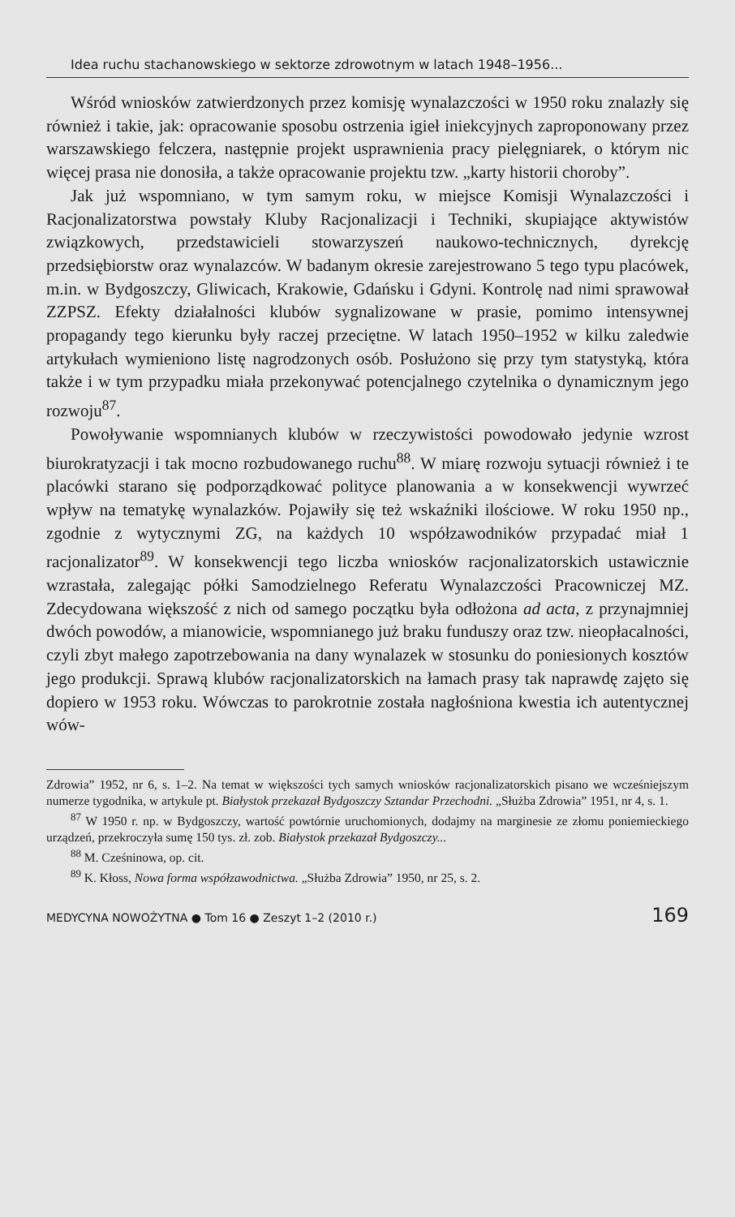Idea ruchu stachanowskiego w sektorze zdrowotnym w latach 1948–1956...
Wśród wniosków zatwierdzonych przez komisję wynalazczości w 1950 roku znalazły się również i takie, jak: opracowanie sposobu ostrzenia igieł iniekcyjnych zaproponowany przez warszawskiego felczera, następnie projekt usprawnienia pracy pielęgniarek, o którym nic więcej prasa nie donosiła, a także opracowanie projektu tzw. „karty historii choroby”.
Jak już wspomniano, w tym samym roku, w miejsce Komisji Wynalazczości i Racjonalizatorstwa powstały Kluby Racjonalizacji i Techniki, skupiające aktywistów związkowych, przedstawicieli stowarzyszeń naukowo-technicznych, dyrekcję przedsiębiorstw oraz wynalazców. W badanym okresie zarejestrowano 5 tego typu placówek, m.in. w Bydgoszczy, Gliwicach, Krakowie, Gdańsku i Gdyni. Kontrolę nad nimi sprawował ZZPSZ. Efekty działalności klubów sygnalizowane w prasie, pomimo intensywnej propagandy tego kierunku były raczej przeciętne. W latach 1950–1952 w kilku zaledwie artykułach wymieniono listę nagrodzonych osób. Posłużono się przy tym statystyką, która także i w tym przypadku miała przekonywać potencjalnego czytelnika o dynamicznym jego rozwoju<sup>87</sup>.
Powoływanie wspomnianych klubów w rzeczywistości powodowało jedynie wzrost biurokratyzacji i tak mocno rozbudowanego ruchu<sup>88</sup>. W miarę rozwoju sytuacji również i te placówki starano się podporządkować polityce planowania a w konsekwencji wywrzeć wpływ na tematykę wynalazków. Pojawiły się też wskaźniki ilościowe. W roku 1950 np., zgodnie z wytycznymi ZG, na każdych 10 współzawodników przypadać miał 1 racjonalizator<sup>89</sup>. W konsekwencji tego liczba wniosków racjonalizatorskich ustawicznie wzrastała, zalegając półki Samodzielnego Referatu Wynalazczości Pracowniczej MZ. Zdecydowana większość z nich od samego początku była odłożona ad acta, z przynajmniej dwóch powodów, a mianowicie, wspomnianego już braku funduszy oraz tzw. nieopłacalności, czyli zbyt małego zapotrzebowania na dany wynalazek w stosunku do poniesionych kosztów jego produkcji. Sprawą klubów racjonalizatorskich na łamach prasy tak naprawdę zajęto się dopiero w 1953 roku. Wówczas to parokrotnie została nagłośniona kwestia ich autentycznej wów-
Zdrowia” 1952, nr 6, s. 1–2. Na temat w większości tych samych wniosków racjonalizatorskich pisano we wcześniejszym numerze tygodnika, w artykule pt. Białystok przekazał Bydgoszczy Sztandar Przechodni. „Służba Zdrowia” 1951, nr 4, s. 1.
<sup>87</sup> W 1950 r. np. w Bydgoszczy, wartość powtórnie uruchomionych, dodajmy na marginesie ze złomu poniemieckiego urządzeń, przekroczyła sumę 150 tys. zł. zob. Białystok przekazał Bydgoszczy...
<sup>88</sup> M. Cześninowa, op. cit.
<sup>89</sup> K. Kłoss, Nowa forma współzawodnictwa. „Służba Zdrowia” 1950, nr 25, s. 2.
MEDYCYNA NOWOŻYTNA ● Tom 16 ● Zeszyt 1–2 (2010 r.) 169